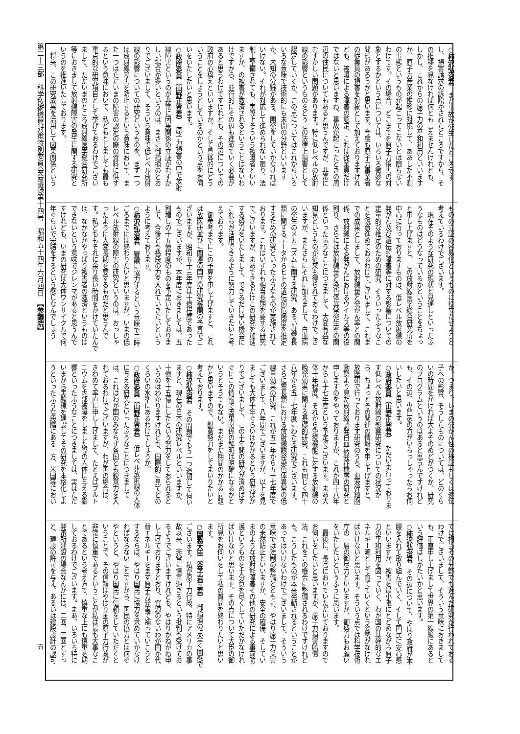○柿沢弘治君　まだ事故が発生したところです
し、損害請求の訴訟がされたところですから、そ
の推移を見なければ何とも言えませんけれども、
しかし、これからの原子力の平和利用といいます
か、原子力産業の推移に対応して、ああした不測
の事態というものが起こってこないとは限らない
わけです。その場合、どこまでを原子力損害の対
象とするかという点については、いろいろ微妙な
問題があろうかと思います。今度も原子力事業者
の従業員の損害を対象として加えておりますけれ
ども、被曝による障害の認定、これは従業員だけ
ではないと思いますね、事故が起こったときの周
辺の住民についてもあると思うんですが、非常に
むずかしい問題があります。特に低レベルの放射
線の影響というものをどうこの法律上損害として
認定していくか、この点についてはこれからいろ
いろな意味で技術的にも未開の分野といいます
か、未知の分野がある、開発をしていかなければ
いけない。それが対応して進められない限り、法
制上整備されても、実際上そういう被曝者といい
ますか、の被害が救済されるということはないわ
けですから、並行的にその辺も進めていく必要が
あると思うわけですけれども、その辺についての
政府の心構えといいますか、そして具体的にどう
いうことをしようとしているのかという点をお伺
いをいたしたいと思います。
○政府委員（山野正登君）　原子力損害の中で放射
線障害というのが非常に因果関係の立証がむずか
しい場合が多いというのは、まさに御指摘のとお
りでございまして、そういう意味で低レベル放射
線の影響についての研究というものを、まず一つ
は放射線障害を防止するという意味において、ま
た一つはただいまの障害の認定の際の資料に供す
るという意味において、私どもとしましても最も
重点的な研究項目として挙げておるわけでござい
まして、ただいまのところ放射線医学総合研究所
等におきまして放射線障害の発生に関する研究と
いうのを推進いたしております。
　将来、この研究成果を活用して因果関係という
ものの立証の容易化というものに役立たせようと
考えているわけでございます。
　現在そのような研究の現状と見通しといったふ
うなものはどうなっているかということをちょっ
と申し上げますと、この放射線医学総合研究所を
中心に行っておりますものは、低レベル放射線の
発がん及び遺伝的障害等に対する影響についての
定量的な推定のための研究、そういったふうなこ
とを鋭意進めておるわけでございまして、これま
での成果としまして、放射線量と発がん率との関
係、放射線による発がんにおけるウイルス等の役
割り、さらには放射線量と染色体異常発生率の関
係といったふうなことにつきまして、大変有益な
知見というものが従来も得られておるわけでござ
いますが、またさらにそれに加えまして、白血病
の発生のメカニズムに関する研究、あるいは霊長
類に関するデータからヒトの遺伝的危険度を推定
するための研究といったふうなものが実施されて
おります。これはいずれも相当長期を要する研究
でございますが、まあできるだけこの研究を加速
する努力をいたしまして、できるだけ早い機会に
これらが活用できるように努力していきたいと考
えております。
　御参考までにこの予算を申し上げますと、これ
は放医研並びに関連の国立の研究機関の予算でご
ざいますが、昭和五十三年度は十億程度であった
ものでございますが、本年度におきましては、五
割増しの十五億程度のものを予定いたしておりま
して、今後とも格段の力を入れていきたいという
ように考えております。
○柿沢弘治君　審議に協力するという意味で二時
ごろまでには終わりたいと思いますが、いまの低
レベル放射線の障害の研究というのは、おっしゃ
ったように大変長期を要するものだと思うんで
す。私どももそれに余り長い時間をかけていたんで
は、なかなかやっぱり被害者の救済というものは
できないという意味でジレンマがあると思うんで
すけれども、いまの研究は大体ワンサイクルで何
年ぐらいで完結をするという感じなんでしょう
か。つまり、いまの発がん性の検証もしくは遺伝
子への影響、そうしたものについては、どのくら
いの時間をかければ大よそのめどがつくか。研究
のプログラムというのはあると思うんですけれど
も、その辺、専門家の方がいらっしゃったらお伺
いしたいと思います。
○政府委員（山野正登君）　ただいま行っておりま
す低レベル放射線の影響研究についての状況か
ら、ちょっとその関連の情報を申し上げますと、
放医研で行っております研究のうち、血液幹細胞
動態より見た放射線誘発白血病発症機序の研究と
申しますのをやっておりますが、これが四十八年
から五十七年度という予定でございます。まあ大
体十年程度。それから免疫機能に対する放射線の
晩発効果に関する基礎的研究、これも同じく四十
八年から五十七年度にわたる研究でございます。
さらに霊長類における放射線誘発染色体異常の低
線量効果の研究、これが五十年から五十七年度で
ございまして、八年間でございますが、以上を見
ましても大体十年ぐらいはかかるという研究ばか
りでございまして、この十年間の研究が済めばす
ぐにこの情報で因果関係の解明は明確になるかと
いうとそうでもない。まだまだ期間のかかる問題
かと思いますので、鋭意努力をしてまいりたいと
考えております。
○柿沢弘治君　その問題でもう一つ追加して伺い
ますと、現在の日本の研究レベルといいますか、
十億を十五億にしたという努力をしておられると
いうのはわかりますけれども、国際的に見てどの
くらいの水準にあるわけでしょうか。
○政府委員（山野正登君）　低レベル放射線の人体
に与える研究といったふうなことにつきまして
は、これはわが国のみならず各国とも鋭意力を入
れておるわけでございますが、わが国の場合は、
きわめて率直に申し上げまして、たとえばプルト
ニウムを内部被曝をしました際の人体に与える影
響といったふうなことにつきましては、実はただ
いまから実験棟を建設してその研究を本格化しよ
うといったふうな段階にある一方、米国等におい
ては相当その分野でも進んだ研究が行われておる
わけでございまして、そういう意味におきまして
も、正直申し上げまして世界の第一線級にあると
いう評価はしがたいかと思います。
○柿沢弘治君　その辺について、やはり政府が本
腰を入れて取り組んでいく、そして国民に安心感
といいますか、被害を最小限にとどめながら原子
力の平和利用を図っていく、わが国の基幹的なエ
ネルギー源として育てていくという姿勢がなけれ
ばいけないと思います。そういう点では科学技術
庁の一層の御尽力といいますか、御努力もお願い
をいたしたいというふうに思います。
　最後に、長官においでいただいておりますので
お伺いをしたいと思いますが、原子力損害賠償
法、これをこの機会に整備されるわけですけれど
も、こうしたものが本来発動されるということが
あってはいけないわけでございまして、そういう
意味では法制の整備とともに、やはり原子力災害
の未然防止といいますか、安全の確保、そしてい
まのような放射能障害その他の研究による事前防
護というものを十分意を尽くしていただかなけれ
ばいけないと思います。その点について大臣の御
所見をお伺いをして私の質問を終わりたいと思い
ます。
○国務大臣（金子岩三君）　御指摘の点全く同感で
ございます。私が原子力行政、特にアメリカの事
故以来、非常に慎重過ぎるという批判も受けてお
るようでございますけれども、やはりかねがね申
し上げておりますとおり、資源のないわが国が代
替エネルギーをまず原子力発電で補っていこうと
するならば、やはり国民に協力を求めていかなけ
ればならないことですから、国民の協力とは何ぞ
やというと、やはり国民に信頼をしていただくと
いうことで、その信頼はやはり国の原子力行政が
非常に慎重であるということが私は最も大事なこ
とであるという考え方で、慎重な上にも慎重を期
しておるわけでございます。まあ、いろいろ特に
発電所建設の場合なんかには、二回、三回とずっ
と、建設の許可を与え、あるいは建設設計の認可
第二十三部　科学技術振興対策特別委員会会議録第十四号　昭和五十四年六月四日　【参議院】 五